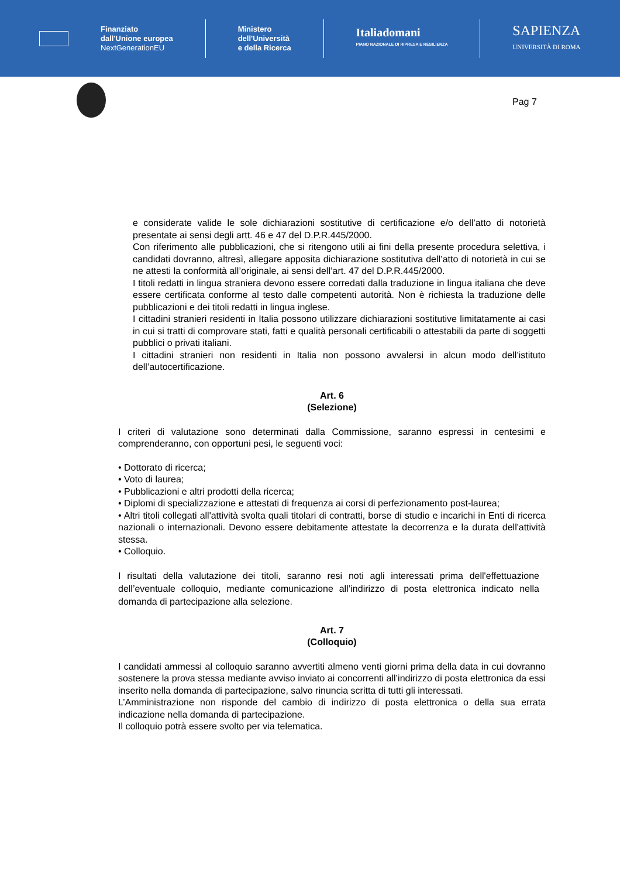Finanziato
dall'Unione europea
NextGenerationEU
Ministero
dell'Università
e della Ricerca
Italiadomani
PIANO NAZIONALE DI RIPRESA E RESILIENZA
SAPIENZA
UNIVERSITÀ DI ROMA
Pag 7
e considerate valide le sole dichiarazioni sostitutive di certificazione e/o dell’atto di notorietà presentate ai sensi degli artt. 46 e 47 del D.P.R.445/2000.
Con riferimento alle pubblicazioni, che si ritengono utili ai fini della presente procedura selettiva, i candidati dovranno, altresì, allegare apposita dichiarazione sostitutiva dell’atto di notorietà in cui se ne attesti la conformità all’originale, ai sensi dell’art. 47 del D.P.R.445/2000.
I titoli redatti in lingua straniera devono essere corredati dalla traduzione in lingua italiana che deve essere certificata conforme al testo dalle competenti autorità. Non è richiesta la traduzione delle pubblicazioni e dei titoli redatti in lingua inglese.
I cittadini stranieri residenti in Italia possono utilizzare dichiarazioni sostitutive limitatamente ai casi in cui si tratti di comprovare stati, fatti e qualità personali certificabili o attestabili da parte di soggetti pubblici o privati italiani.
I cittadini stranieri non residenti in Italia non possono avvalersi in alcun modo dell’istituto dell’autocertificazione.
Art. 6
(Selezione)
I criteri di valutazione sono determinati dalla Commissione, saranno espressi in centesimi e comprenderanno, con opportuni pesi, le seguenti voci:
• Dottorato di ricerca;
• Voto di laurea;
• Pubblicazioni e altri prodotti della ricerca;
• Diplomi di specializzazione e attestati di frequenza ai corsi di perfezionamento post-laurea;
• Altri titoli collegati all'attività svolta quali titolari di contratti, borse di studio e incarichi in Enti di ricerca nazionali o internazionali. Devono essere debitamente attestate la decorrenza e la durata dell'attività stessa.
• Colloquio.
I risultati della valutazione dei titoli, saranno resi noti agli interessati prima dell'effettuazione dell’eventuale colloquio, mediante comunicazione all’indirizzo di posta elettronica indicato nella domanda di partecipazione alla selezione.
Art. 7
(Colloquio)
I candidati ammessi al colloquio saranno avvertiti almeno venti giorni prima della data in cui dovranno sostenere la prova stessa mediante avviso inviato ai concorrenti all’indirizzo di posta elettronica da essi inserito nella domanda di partecipazione, salvo rinuncia scritta di tutti gli interessati.
L’Amministrazione non risponde del cambio di indirizzo di posta elettronica o della sua errata indicazione nella domanda di partecipazione.
Il colloquio potrà essere svolto per via telematica.